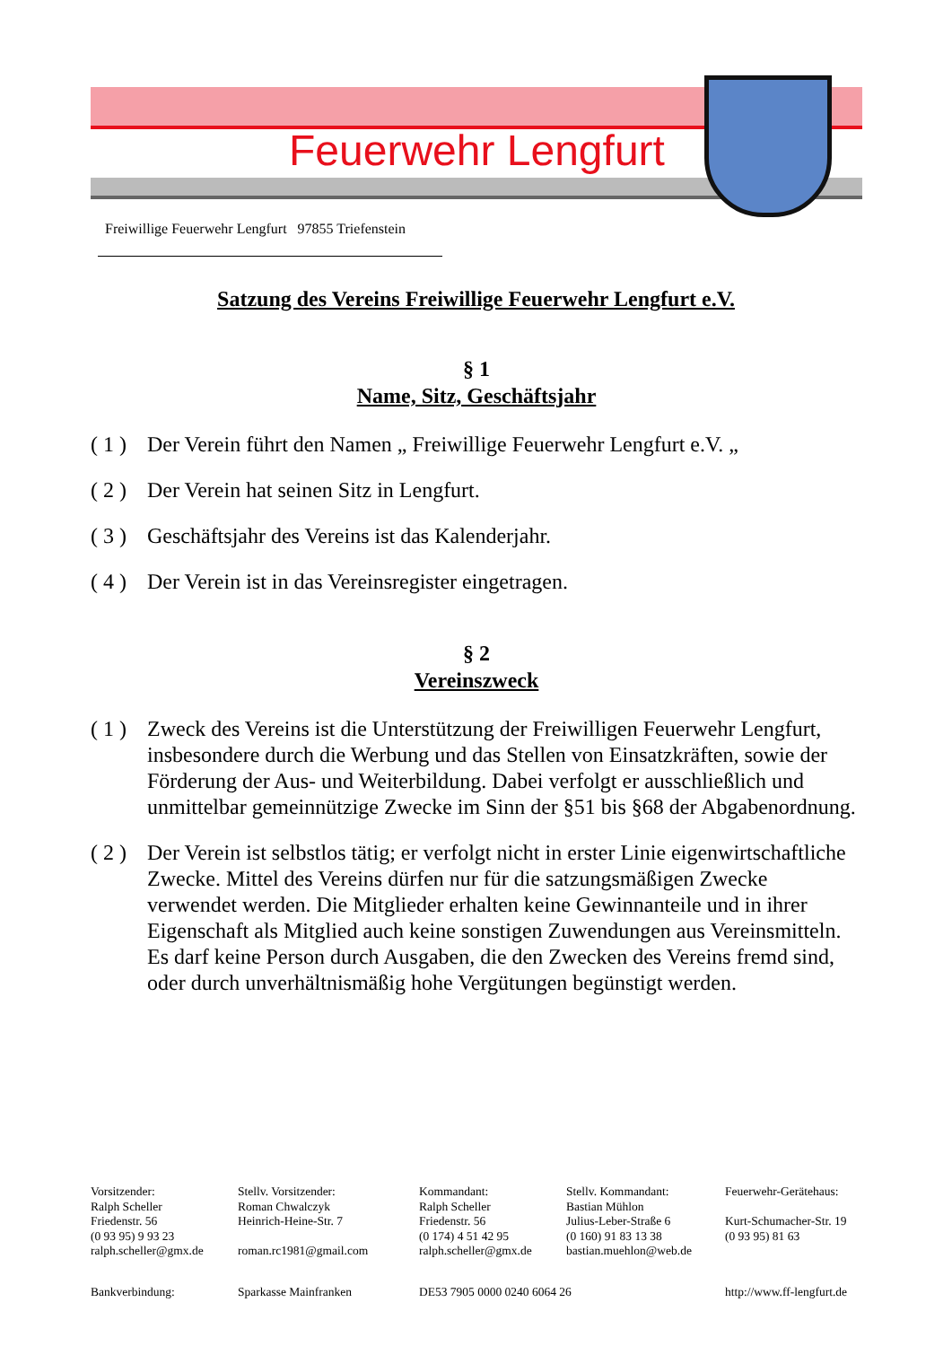Feuerwehr Lengfurt
Freiwillige Feuerwehr Lengfurt 97855 Triefenstein
Satzung des Vereins Freiwillige Feuerwehr Lengfurt e.V.
§ 1
Name, Sitz, Geschäftsjahr
( 1 ) Der Verein führt den Namen „ Freiwillige Feuerwehr Lengfurt e.V. „
( 2 ) Der Verein hat seinen Sitz in Lengfurt.
( 3 ) Geschäftsjahr des Vereins ist das Kalenderjahr.
( 4 ) Der Verein ist in das Vereinsregister eingetragen.
§ 2
Vereinszweck
( 1 ) Zweck des Vereins ist die Unterstützung der Freiwilligen Feuerwehr Lengfurt, insbesondere durch die Werbung und das Stellen von Einsatzkräften, sowie der Förderung der Aus- und Weiterbildung. Dabei verfolgt er ausschließlich und unmittelbar gemeinnützige Zwecke im Sinn der §51 bis §68 der Abgabenordnung.
( 2 ) Der Verein ist selbstlos tätig; er verfolgt nicht in erster Linie eigenwirtschaftliche Zwecke. Mittel des Vereins dürfen nur für die satzungsmäßigen Zwecke verwendet werden. Die Mitglieder erhalten keine Gewinnanteile und in ihrer Eigenschaft als Mitglied auch keine sonstigen Zuwendungen aus Vereinsmitteln.
Es darf keine Person durch Ausgaben, die den Zwecken des Vereins fremd sind, oder durch unverhältnismäßig hohe Vergütungen begünstigt werden.
Vorsitzender:
Ralph Scheller
Friedenstr. 56
(0 93 95) 9 93 23
ralph.scheller@gmx.de
Stellv. Vorsitzender:
Roman Chwalczyk
Heinrich-Heine-Str. 7
roman.rc1981@gmail.com
Kommandant:
Ralph Scheller
Friedenstr. 56
(0 174) 4 51 42 95
ralph.scheller@gmx.de
Stellv. Kommandant:
Bastian Mühlon
Julius-Leber-Straße 6
(0 160) 91 83 13 38
bastian.muehlon@web.de
Feuerwehr-Gerätehaus:
Kurt-Schumacher-Str. 19
(0 93 95) 81 63
Bankverbindung: Sparkasse Mainfranken DE53 7905 0000 0240 6064 26 http://www.ff-lengfurt.de